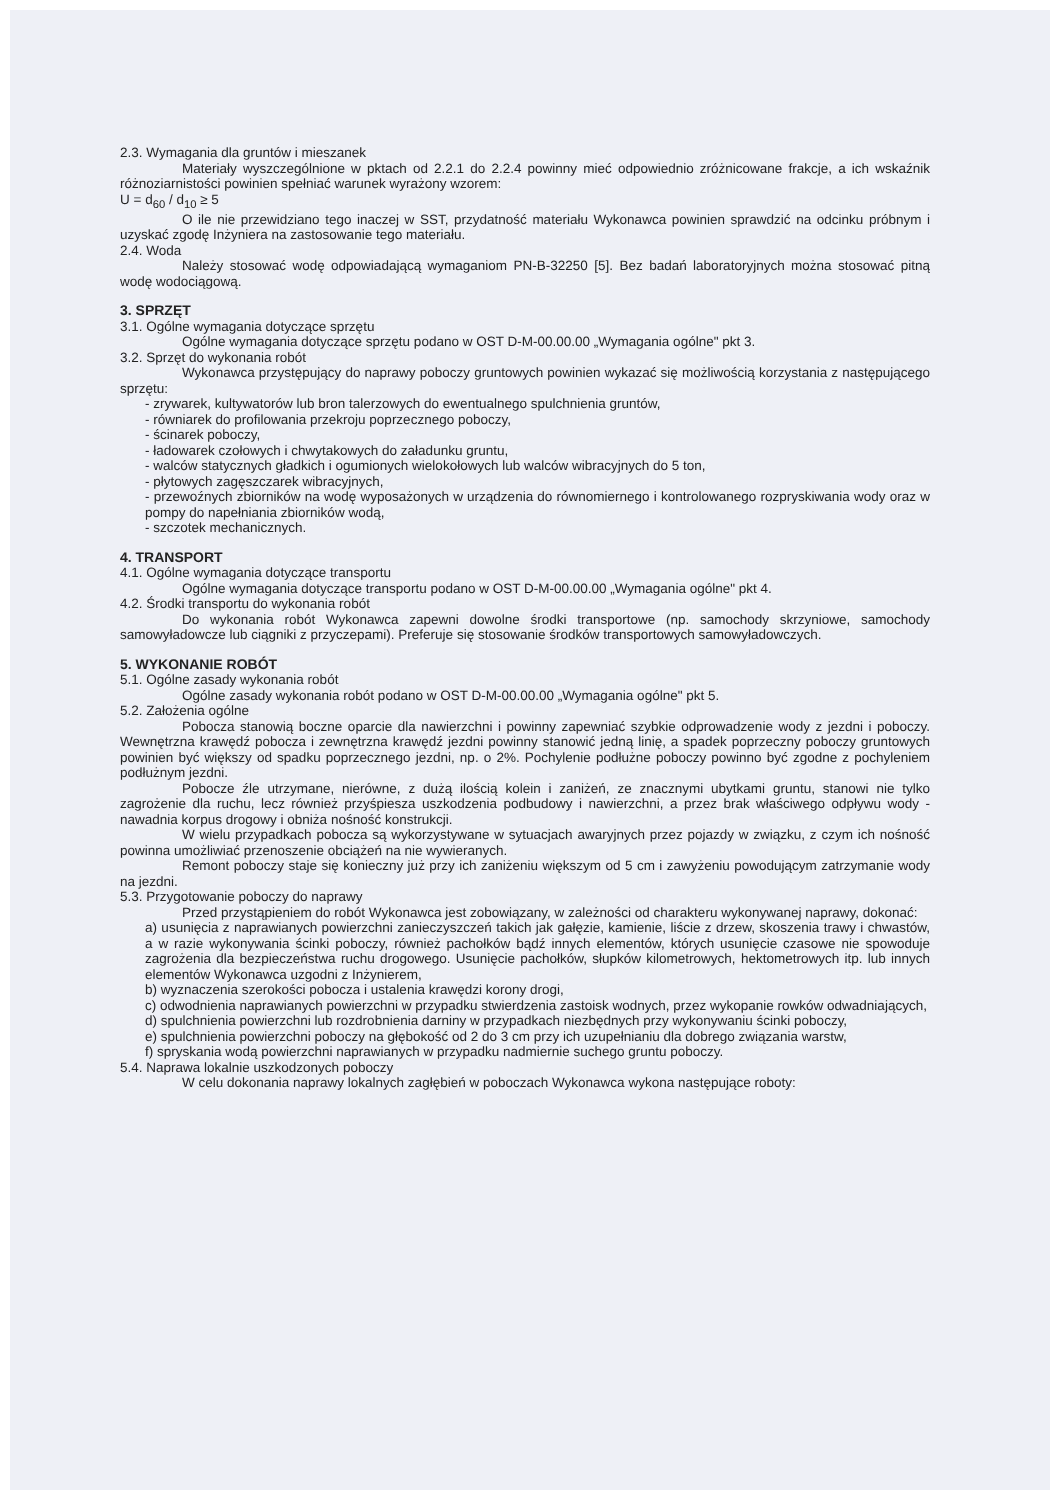2.3. Wymagania dla gruntów i mieszanek
Materiały wyszczególnione w pktach od 2.2.1 do 2.2.4 powinny mieć odpowiednio zróżnicowane frakcje, a ich wskaźnik różnoziarnistości powinien spełniać warunek wyrażony wzorem:
U = d<sub>60</sub> / d<sub>10</sub> ≥ 5
O ile nie przewidziano tego inaczej w SST, przydatność materiału Wykonawca powinien sprawdzić na odcinku próbnym i uzyskać zgodę Inżyniera na zastosowanie tego materiału.
2.4. Woda
Należy stosować wodę odpowiadającą wymaganiom PN-B-32250 [5]. Bez badań laboratoryjnych można stosować pitną wodę wodociągową.
3. SPRZĘT
3.1. Ogólne wymagania dotyczące sprzętu
Ogólne wymagania dotyczące sprzętu podano w OST D-M-00.00.00 „Wymagania ogólne" pkt 3.
3.2. Sprzęt do wykonania robót
Wykonawca przystępujący do naprawy poboczy gruntowych powinien wykazać się możliwością korzystania z następującego sprzętu:
- zrywarek, kultywatorów lub bron talerzowych do ewentualnego spulchnienia gruntów,
- równiarek do profilowania przekroju poprzecznego poboczy,
- ścinarek poboczy,
- ładowarek czołowych i chwytakowych do załadunku gruntu,
- walców statycznych gładkich i ogumionych wielokołowych lub walców wibracyjnych do 5 ton,
- płytowych zagęszczarek wibracyjnych,
- przewoźnych zbiorników na wodę wyposażonych w urządzenia do równomiernego i kontrolowanego rozpryskiwania wody oraz w pompy do napełniania zbiorników wodą,
- szczotek mechanicznych.
4. TRANSPORT
4.1. Ogólne wymagania dotyczące transportu
Ogólne wymagania dotyczące transportu podano w OST D-M-00.00.00 „Wymagania ogólne" pkt 4.
4.2. Środki transportu do wykonania robót
Do wykonania robót Wykonawca zapewni dowolne środki transportowe (np. samochody skrzyniowe, samochody samowyładowcze lub ciągniki z przyczepami). Preferuje się stosowanie środków transportowych samowyładowczych.
5. WYKONANIE ROBÓT
5.1. Ogólne zasady wykonania robót
Ogólne zasady wykonania robót podano w OST D-M-00.00.00 „Wymagania ogólne" pkt 5.
5.2. Założenia ogólne
Pobocza stanowią boczne oparcie dla nawierzchni i powinny zapewniać szybkie odprowadzenie wody z jezdni i poboczy. Wewnętrzna krawędź pobocza i zewnętrzna krawędź jezdni powinny stanowić jedną linię, a spadek poprzeczny poboczy gruntowych powinien być większy od spadku poprzecznego jezdni, np. o 2%. Pochylenie podłużne poboczy powinno być zgodne z pochyleniem podłużnym jezdni.
Pobocze źle utrzymane, nierówne, z dużą ilością kolein i zaniżeń, ze znacznymi ubytkami gruntu, stanowi nie tylko zagrożenie dla ruchu, lecz również przyśpiesza uszkodzenia podbudowy i nawierzchni, a przez brak właściwego odpływu wody - nawadnia korpus drogowy i obniża nośność konstrukcji.
W wielu przypadkach pobocza są wykorzystywane w sytuacjach awaryjnych przez pojazdy w związku, z czym ich nośność powinna umożliwiać przenoszenie obciążeń na nie wywieranych.
Remont poboczy staje się konieczny już przy ich zaniżeniu większym od 5 cm i zawyżeniu powodującym zatrzymanie wody na jezdni.
5.3. Przygotowanie poboczy do naprawy
Przed przystąpieniem do robót Wykonawca jest zobowiązany, w zależności od charakteru wykonywanej naprawy, dokonać:
a) usunięcia z naprawianych powierzchni zanieczyszczeń takich jak gałęzie, kamienie, liście z drzew, skoszenia trawy i chwastów, a w razie wykonywania ścinki poboczy, również pachołków bądź innych elementów, których usunięcie czasowe nie spowoduje zagrożenia dla bezpieczeństwa ruchu drogowego. Usunięcie pachołków, słupków kilometrowych, hektometrowych itp. lub innych elementów Wykonawca uzgodni z Inżynierem,
b) wyznaczenia szerokości pobocza i ustalenia krawędzi korony drogi,
c) odwodnienia naprawianych powierzchni w przypadku stwierdzenia zastoisk wodnych, przez wykopanie rowków odwadniających,
d) spulchnienia powierzchni lub rozdrobnienia darniny w przypadkach niezbędnych przy wykonywaniu ścinki poboczy,
e) spulchnienia powierzchni poboczy na głębokość od 2 do 3 cm przy ich uzupełnianiu dla dobrego związania warstw,
f) spryskania wodą powierzchni naprawianych w przypadku nadmiernie suchego gruntu poboczy.
5.4. Naprawa lokalnie uszkodzonych poboczy
W celu dokonania naprawy lokalnych zagłębień w poboczach Wykonawca wykona następujące roboty: